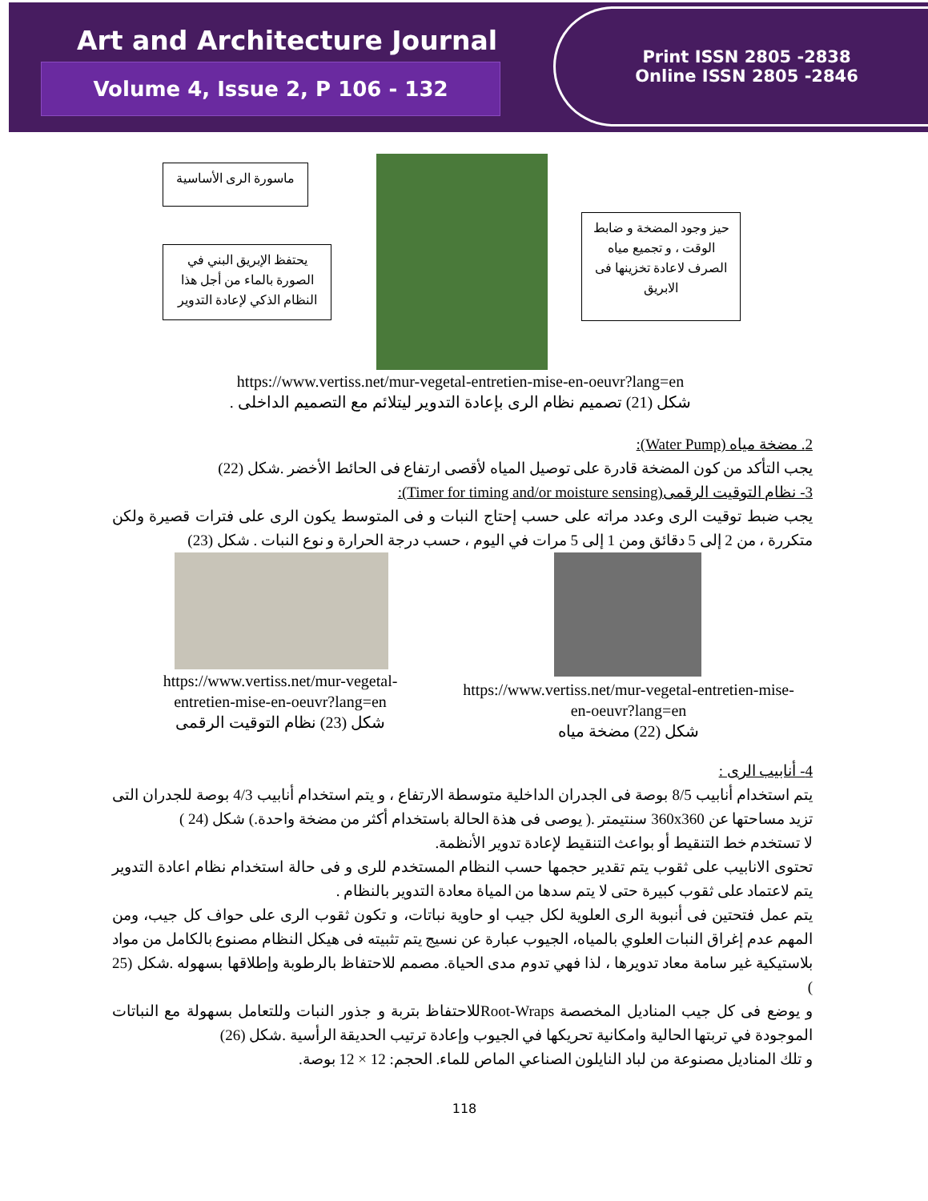Art and Architecture Journal
Volume 4, Issue 2, P 106 - 132
Print ISSN 2805 -2838
Online ISSN 2805 -2846
ماسورة الرى الأساسية
يحتفظ الإبريق البني في الصورة بالماء من أجل هذا النظام الذكي لإعادة التدوير
حيز وجود المضخة و ضابط الوقت ، و تجميع مياه الصرف لاعادة تخزينها فى الابريق
https://www.vertiss.net/mur-vegetal-entretien-mise-en-oeuvr?lang=en
شكل (21) تصميم نظام الرى بإعادة التدوير ليتلائم مع التصميم الداخلى .
2. مضخة مياه (Water Pump):
يجب التأكد من كون المضخة قادرة على توصيل المياه لأقصى ارتفاع فى الحائط الأخضر .شكل (22)
3- نظام التوقيت الرقمى(Timer for timing and/or moisture sensing):
يجب ضبط توقيت الرى وعدد مراته على حسب إحتاج النبات و فى المتوسط يكون الرى على فترات قصيرة ولكن متكررة ، من 2 إلى 5 دقائق ومن 1 إلى 5 مرات في اليوم ، حسب درجة الحرارة و نوع النبات . شكل (23)
https://www.vertiss.net/mur-vegetal-entretien-mise-en-oeuvr?lang=en
شكل (23) نظام التوقيت الرقمى
https://www.vertiss.net/mur-vegetal-entretien-mise-en-oeuvr?lang=en
شكل (22) مضخة مياه
4- أنابيب الرى :
يتم استخدام أنابيب 8/5 بوصة فى الجدران الداخلية متوسطة الارتفاع ، و يتم استخدام أنابيب 4/3 بوصة للجدران التى تزيد مساحتها عن 360x360 سنتيمتر .( يوصى فى هذة الحالة باستخدام أكثر من مضخة واحدة.) شكل (24 )
لا تستخدم خط التنقيط أو بواعث التنقيط لإعادة تدوير الأنظمة.
تحتوى الانابيب على ثقوب يتم تقدير حجمها حسب النظام المستخدم للرى و فى حالة استخدام نظام اعادة التدوير يتم لاعتماد على ثقوب كبيرة حتى لا يتم سدها من المياة معادة التدوير بالنظام .
يتم عمل فتحتين فى أنبوبة الرى العلوية لكل جيب او حاوية نباتات، و تكون ثقوب الرى على حواف كل جيب، ومن المهم عدم إغراق النبات العلوي بالمياه، الجيوب عبارة عن نسيج يتم تثبيته فى هيكل النظام مصنوع بالكامل من مواد بلاستيكية غير سامة معاد تدويرها ، لذا فهي تدوم مدى الحياة. مصمم للاحتفاظ بالرطوبة وإطلاقها بسهوله .شكل (25 )
و يوضع فى كل جيب المناديل المخصصة Root-Wrapsللاحتفاظ بتربة و جذور النبات وللتعامل بسهولة مع النباتات الموجودة في تربتها الحالية وامكانية تحريكها في الجيوب وإعادة ترتيب الحديقة الرأسية .شكل (26)
و تلك المناديل مصنوعة من لباد النايلون الصناعي الماص للماء. الحجم: 12 × 12 بوصة.
118